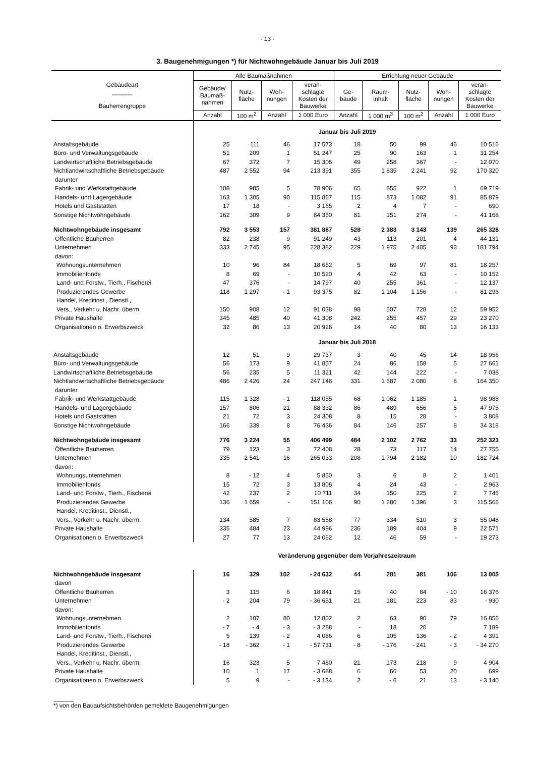- 13 -
3. Baugenehmigungen *) für Nichtwohngebäude Januar bis Juli 2019
| Gebäudeart ______ Bauherrengruppe | Alle Baumaßnahmen | | | | Errichtung neuer Gebäude | | | | |
| --- | --- | --- | --- | --- | --- | --- | --- | --- | --- |
| | Gebäude/ Baumaß- nahmen | Nutz- fläche | Woh- nungen | veran- schlagte Kosten der Bauwerke | Ge- bäude | Raum- inhalt | Nutz- fläche | Woh- nungen | veran- schlagte Kosten der Bauwerke |
| | Anzahl | 100 m<sup>2</sup> | Anzahl | 1 000 Euro | Anzahl | 1 000 m<sup>3</sup> | 100 m<sup>2</sup> | Anzahl | 1 000 Euro |
| | Januar bis Juli 2019 | | | | | | | | |
| Anstaltsgebäude | 25 | 111 | 46 | 17 573 | 18 | 50 | 99 | 46 | 10 516 |
| Büro- und Verwaltungsgebäude | 51 | 209 | 1 | 51 247 | 25 | 90 | 163 | 1 | 31 254 |
| Landwirtschaftliche Betriebsgebäude | 67 | 372 | 7 | 15 306 | 49 | 258 | 367 | - | 12 070 |
| Nichtlandwirtschaftliche Betriebsgebäude | 487 | 2 552 | 94 | 213 391 | 355 | 1 835 | 2 241 | 92 | 170 320 |
| darunter | | | | | | | | | |
| Fabrik- und Werkstattgebäude | 108 | 985 | 5 | 78 906 | 65 | 855 | 922 | 1 | 69 719 |
| Handels- und Lagergebäude | 163 | 1 305 | 90 | 115 867 | 115 | 873 | 1 082 | 91 | 85 879 |
| Hotels und Gaststätten | 17 | 18 | - | 3 165 | 2 | 4 | 7 | - | 690 |
| Sonstige Nichtwohngebäude | 162 | 309 | 9 | 84 350 | 81 | 151 | 274 | - | 41 168 |
| Nichtwohngebäude insgesamt | 792 | 3 553 | 157 | 381 867 | 528 | 2 383 | 3 143 | 139 | 265 328 |
| Öffentliche Bauherren | 82 | 238 | 9 | 91 249 | 43 | 113 | 201 | 4 | 44 131 |
| Unternehmen | 333 | 2 745 | 95 | 228 382 | 229 | 1 975 | 2 405 | 93 | 181 794 |
| davon: | | | | | | | | | |
| Wohnungsunternehmen | 10 | 96 | 84 | 18 652 | 5 | 69 | 97 | 81 | 18 257 |
| Immobilienfonds | 8 | 69 | - | 10 520 | 4 | 42 | 63 | - | 10 152 |
| Land- und Forstw., Tierh., Fischerei | 47 | 376 | - | 14 797 | 40 | 255 | 361 | - | 12 137 |
| Produzierendes Gewerbe | 118 | 1 297 | - 1 | 93 375 | 82 | 1 104 | 1 156 | - | 81 296 |
| Handel, Kreditinst., Dienstl., | | | | | | | | | |
| Vers., Verkehr u. Nachr. überm. | 150 | 908 | 12 | 91 038 | 98 | 507 | 728 | 12 | 59 952 |
| Private Haushalte | 345 | 485 | 40 | 41 308 | 242 | 255 | 457 | 29 | 23 270 |
| Organisationen o. Erwerbszweck | 32 | 86 | 13 | 20 928 | 14 | 40 | 80 | 13 | 16 133 |
| | Januar bis Juli 2018 | | | | | | | | |
| Anstaltsgebäude | 12 | 51 | 9 | 29 737 | 3 | 40 | 45 | 14 | 18 956 |
| Büro- und Verwaltungsgebäude | 56 | 173 | 9 | 41 857 | 24 | 86 | 158 | 5 | 27 661 |
| Landwirtschaftliche Betriebsgebäude | 56 | 235 | 5 | 11 321 | 42 | 144 | 222 | - | 7 038 |
| Nichtlandwirtschaftliche Betriebsgebäude | 486 | 2 426 | 24 | 247 148 | 331 | 1 687 | 2 080 | 6 | 164 350 |
| darunter | | | | | | | | | |
| Fabrik- und Werkstattgebäude | 115 | 1 328 | - 1 | 118 055 | 68 | 1 062 | 1 185 | 1 | 98 988 |
| Handels- und Lagergebäude | 157 | 806 | 21 | 88 332 | 86 | 489 | 656 | 5 | 47 975 |
| Hotels und Gaststätten | 21 | 72 | 3 | 24 308 | 8 | 15 | 28 | - | 3 808 |
| Sonstige Nichtwohngebäude | 166 | 339 | 8 | 76 436 | 84 | 146 | 257 | 8 | 34 318 |
| Nichtwohngebäude insgesamt | 776 | 3 224 | 55 | 406 499 | 484 | 2 102 | 2 762 | 33 | 252 323 |
| Öffentliche Bauherren | 79 | 123 | 3 | 72 408 | 28 | 73 | 117 | 14 | 27 755 |
| Unternehmen | 335 | 2 541 | 16 | 265 033 | 208 | 1 794 | 2 182 | 10 | 182 724 |
| davon: | | | | | | | | | |
| Wohnungsunternehmen | 8 | - 12 | 4 | 5 850 | 3 | 6 | 8 | 2 | 1 401 |
| Immobilienfonds | 15 | 72 | 3 | 13 808 | 4 | 24 | 43 | - | 2 963 |
| Land- und Forstw., Tierh., Fischerei | 42 | 237 | 2 | 10 711 | 34 | 150 | 225 | 2 | 7 746 |
| Produzierendes Gewerbe | 136 | 1 659 | - | 151 106 | 90 | 1 280 | 1 396 | 3 | 115 566 |
| Handel, Kreditinst., Dienstl., | | | | | | | | | |
| Vers., Verkehr u. Nachr. überm. | 134 | 585 | 7 | 83 558 | 77 | 334 | 510 | 3 | 55 048 |
| Private Haushalte | 335 | 484 | 23 | 44 996 | 236 | 189 | 404 | 9 | 22 571 |
| Organisationen o. Erwerbszweck | 27 | 77 | 13 | 24 062 | 12 | 46 | 59 | - | 19 273 |
| | Veränderung gegenüber dem Vorjahreszeitraum | | | | | | | | |
| Nichtwohngebäude insgesamt | 16 | 329 | 102 | - 24 632 | 44 | 281 | 381 | 106 | 13 005 |
| davon | | | | | | | | | |
| Öffentliche Bauherren | 3 | 115 | 6 | 18 841 | 15 | 40 | 84 | - 10 | 16 376 |
| Unternehmen | - 2 | 204 | 79 | - 36 651 | 21 | 181 | 223 | 83 | - 930 |
| davon: | | | | | | | | | |
| Wohnungsunternehmen | 2 | 107 | 80 | 12 802 | 2 | 63 | 90 | 79 | 16 856 |
| Immobilienfonds | - 7 | - 4 | - 3 | - 3 288 | - | 18 | 20 | | 7 189 |
| Land- und Forstw., Tierh., Fischerei | 5 | 139 | - 2 | 4 086 | 6 | 105 | 136 | - 2 | 4 391 |
| Produzierendes Gewerbe | - 18 | - 362 | - 1 | - 57 731 | - 8 | - 176 | - 241 | - 3 | - 34 270 |
| Handel, Kreditinst., Dienstl., | | | | | | | | | |
| Vers., Verkehr u. Nachr. überm. | 16 | 323 | 5 | 7 480 | 21 | 173 | 218 | 9 | 4 904 |
| Private Haushalte | 10 | 1 | 17 | - 3 688 | 6 | 66 | 53 | 20 | 699 |
| Organisationen o. Erwerbszweck | 5 | 9 | - | - 3 134 | 2 | - 6 | 21 | 13 | - 3 140 |
______
*) von den Bauaufsichtsbehörden gemeldete Baugenehmigungen